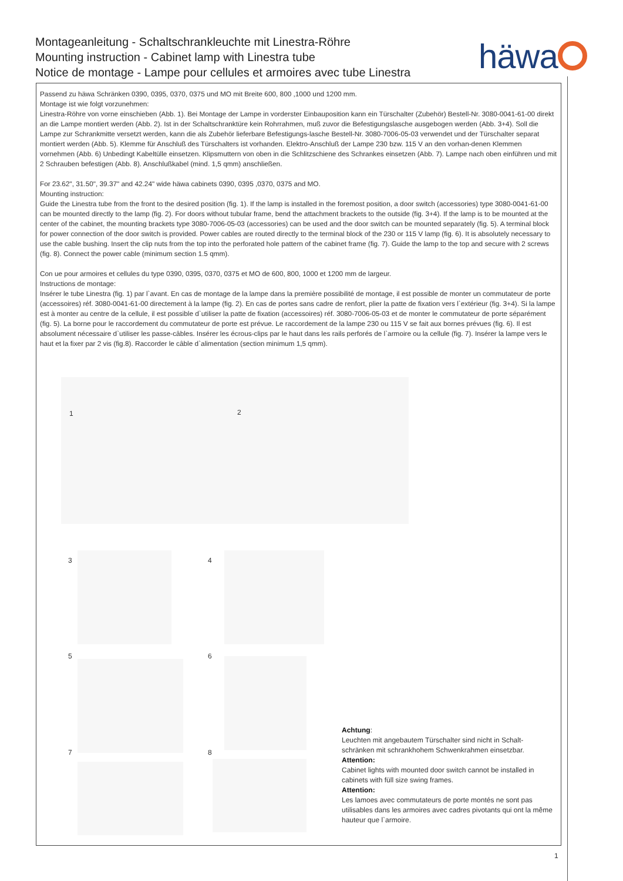Montageanleitung - Schaltschrankleuchte mit Linestra-Röhre
Mounting instruction - Cabinet lamp with Linestra tube
Notice de montage - Lampe pour cellules et armoires avec tube Linestra
häwa
Passend zu häwa Schränken 0390, 0395, 0370, 0375 und MO mit Breite 600, 800 ,1000 und 1200 mm.
Montage ist wie folgt vorzunehmen:
Linestra-Röhre von vorne einschieben (Abb. 1). Bei Montage der Lampe in vorderster Einbauposition kann ein Türschalter (Zubehör) Bestell-Nr. 3080-0041-61-00 direkt an die Lampe montiert werden (Abb. 2). Ist in der Schaltschranktüre kein Rohrrahmen, muß zuvor die Befestigungslasche ausgebogen werden (Abb. 3+4). Soll die Lampe zur Schrankmitte versetzt werden, kann die als Zubehör lieferbare Befestigungs-lasche Bestell-Nr. 3080-7006-05-03 verwendet und der Türschalter separat montiert werden (Abb. 5). Klemme für Anschluß des Türschalters ist vorhanden. Elektro-Anschluß der Lampe 230 bzw. 115 V an den vorhan-denen Klemmen vornehmen (Abb. 6) Unbedingt Kabeltülle einsetzen. Klipsmuttern von oben in die Schlitzschiene des Schrankes einsetzen (Abb. 7). Lampe nach oben einführen und mit 2 Schrauben befestigen (Abb. 8). Anschlußkabel (mind. 1,5 qmm) anschließen.
For 23.62", 31.50", 39.37" and 42.24" wide häwa cabinets 0390, 0395 ,0370, 0375 and MO.
Mounting instruction:
Guide the Linestra tube from the front to the desired position (fig. 1). If the lamp is installed in the foremost position, a door switch (accessories) type 3080-0041-61-00 can be mounted directly to the lamp (fig. 2). For doors without tubular frame, bend the attachment brackets to the outside (fig. 3+4). If the lamp is to be mounted at the center of the cabinet, the mounting brackets type 3080-7006-05-03 (accessories) can be used and the door switch can be mounted separately (fig. 5). A terminal block for power connection of the door switch is provided. Power cables are routed directly to the terminal block of the 230 or 115 V lamp (fig. 6). It is absolutely necessary to use the cable bushing. Insert the clip nuts from the top into the perforated hole pattern of the cabinet frame (fig. 7). Guide the lamp to the top and secure with 2 screws (fig. 8). Connect the power cable (minimum section 1.5 qmm).
Con ue pour armoires et cellules du type 0390, 0395, 0370, 0375 et MO de 600, 800, 1000 et 1200 mm de largeur.
Instructions de montage:
Insérer le tube Linestra (fig. 1) par l`avant. En cas de montage de la lampe dans la première possibilité de montage, il est possible de monter un commutateur de porte (accessoires) réf. 3080-0041-61-00 directement à la lampe (fig. 2). En cas de portes sans cadre de renfort, plier la patte de fixation vers l`extérieur (fig. 3+4). Si la lampe est à monter au centre de la cellule, il est possible d`utiliser la patte de fixation (accessoires) réf. 3080-7006-05-03 et de monter le commutateur de porte séparément (fig. 5). La borne pour le raccordement du commutateur de porte est prévue. Le raccordement de la lampe 230 ou 115 V se fait aux bornes prévues (fig. 6). Il est absolument nécessaire d`utiliser les passe-câbles. Insérer les écrous-clips par le haut dans les rails perforés de l`armoire ou la cellule (fig. 7). Insérer la lampe vers le haut et la fixer par 2 vis (fig.8). Raccorder le câble d`alimentation (section minimum 1,5 qmm).
1 2
3 4
5 6
7 8
Achtung:
Leuchten mit angebautem Türschalter sind nicht in Schalt-schränken mit schrankhohem Schwenkrahmen einsetzbar.
Attention:
Cabinet lights with mounted door switch cannot be installed in cabinets with füll size swing frames.
Attention:
Les lamoes avec commutateurs de porte montés ne sont pas utilisables dans les armoires avec cadres pivotants qui ont la même hauteur que l`armoire.
1